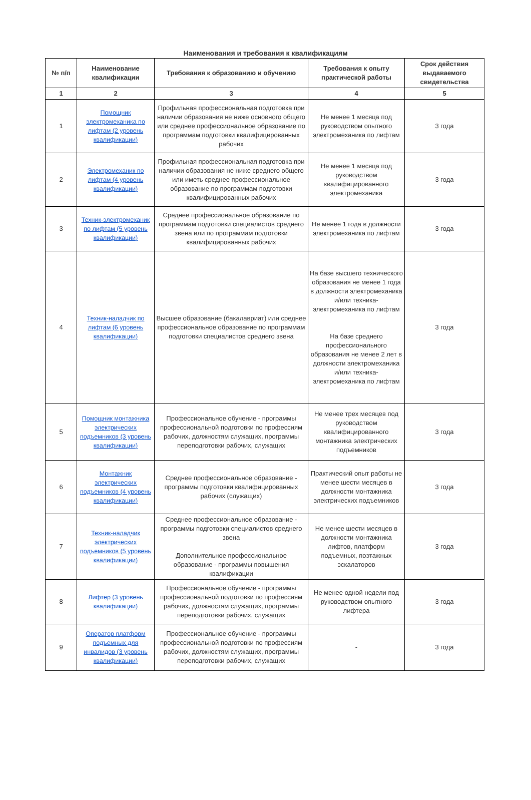Наименования и требования к квалификациям
| № п/п | Наименование квалификации | Требования к образованию и обучению | Требования к опыту практической работы | Срок действия выдаваемого свидетельства |
| --- | --- | --- | --- | --- |
| 1 | 2 | 3 | 4 | 5 |
| 1 | Помощник электромеханика по лифтам (2 уровень квалификации) | Профильная профессиональная подготовка при наличии образования не ниже основного общего или среднее профессиональное образование по программам подготовки квалифицированных рабочих | Не менее 1 месяца под руководством опытного электромеханика по лифтам | 3 года |
| 2 | Электромеханик по лифтам (4 уровень квалификации) | Профильная профессиональная подготовка при наличии образования не ниже среднего общего или иметь среднее профессиональное образование по программам подготовки квалифицированных рабочих | Не менее 1 месяца под руководством квалифицированного электромеханика | 3 года |
| 3 | Техник-электромеханик по лифтам (5 уровень квалификации) | Среднее профессиональное образование по программам подготовки специалистов среднего звена или по программам подготовки квалифицированных рабочих | Не менее 1 года в должности электромеханика по лифтам | 3 года |
| 4 | Техник-наладчик по лифтам (6 уровень квалификации) | Высшее образование (бакалавриат) или среднее профессиональное образование по программам подготовки специалистов среднего звена | На базе высшего технического образования не менее 1 года в должности электромеханика и/или техника-электромеханика по лифтам На базе среднего профессионального образования не менее 2 лет в должности электромеханика и/или техника-электромеханика по лифтам | 3 года |
| 5 | Помощник монтажника электрических подъемников (3 уровень квалификации) | Профессиональное обучение - программы профессиональной подготовки по профессиям рабочих, должностям служащих, программы переподготовки рабочих, служащих | Не менее трех месяцев под руководством квалифицированного монтажника электрических подъемников | 3 года |
| 6 | Монтажник электрических подъемников (4 уровень квалификации) | Среднее профессиональное образование - программы подготовки квалифицированных рабочих (служащих) | Практический опыт работы не менее шести месяцев в должности монтажника электрических подъемников | 3 года |
| 7 | Техник-наладчик электрических подъемников (5 уровень квалификации) | Среднее профессиональное образование - программы подготовки специалистов среднего звена Дополнительное профессиональное образование - программы повышения квалификации | Не менее шести месяцев в должности монтажника лифтов, платформ подъемных, поэтажных эскалаторов | 3 года |
| 8 | Лифтер (3 уровень квалификации) | Профессиональное обучение - программы профессиональной подготовки по профессиям рабочих, должностям служащих, программы переподготовки рабочих, служащих | Не менее одной недели под руководством опытного лифтера | 3 года |
| 9 | Оператор платформ подъемных для инвалидов (3 уровень квалификации) | Профессиональное обучение - программы профессиональной подготовки по профессиям рабочих, должностям служащих, программы переподготовки рабочих, служащих | - | 3 года |